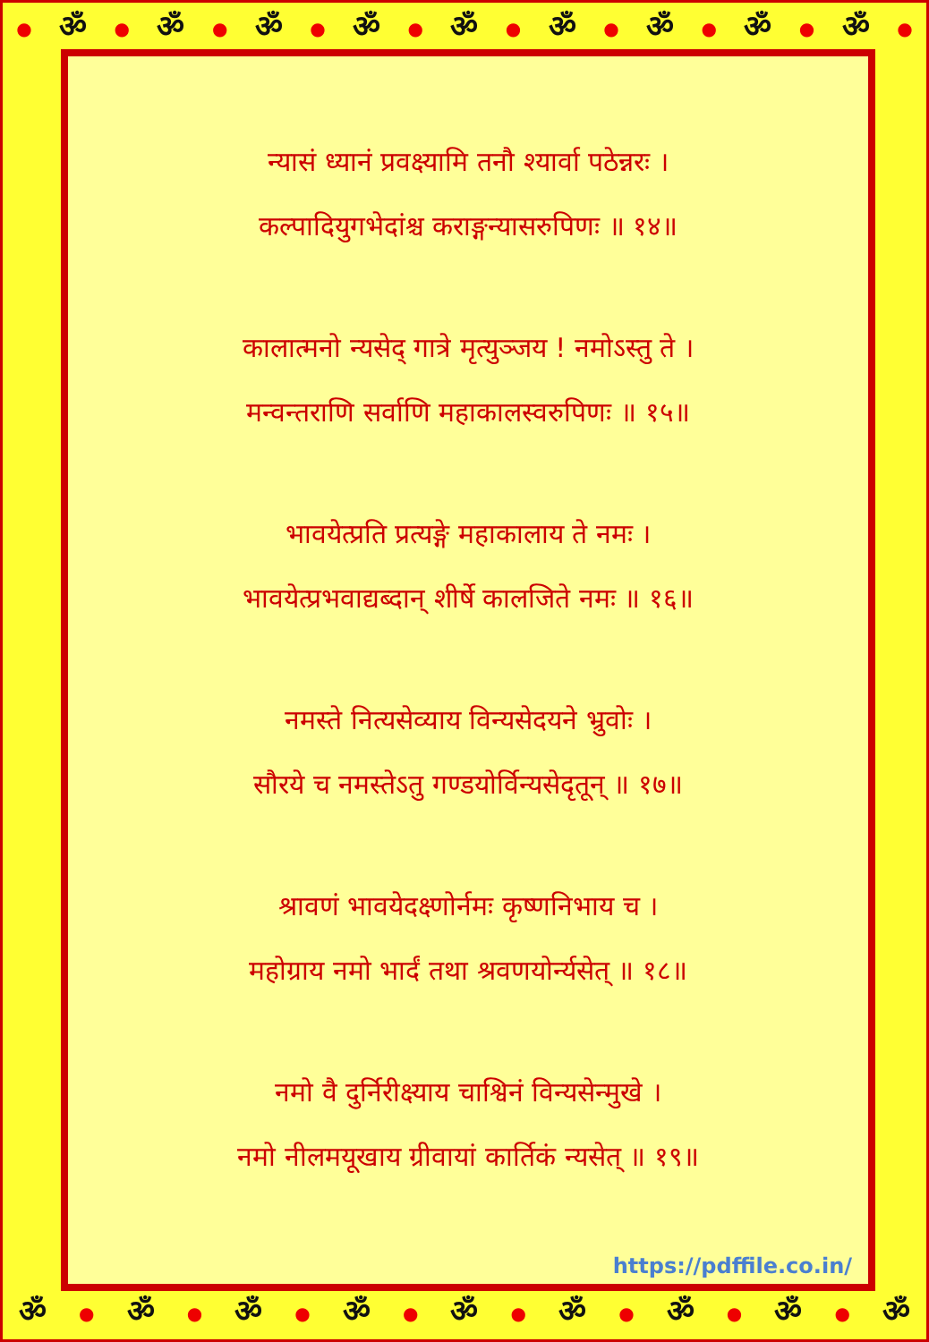● ॐ ● ॐ ● ॐ ● ॐ ● ॐ ● ॐ ● ॐ ● ॐ ● ॐ ●
न्यासं ध्यानं प्रवक्ष्यामि तनौ श्यार्वा पठेन्नरः ।
कल्पादियुगभेदांश्च कराङ्गन्यासरुपिणः ॥ १४॥
कालात्मनो न्यसेद् गात्रे मृत्युञ्जय ! नमोऽस्तु ते ।
मन्वन्तराणि सर्वाणि महाकालस्वरुपिणः ॥ १५॥
भावयेत्प्रति प्रत्यङ्गे महाकालाय ते नमः ।
भावयेत्प्रभवाद्यब्दान् शीर्षे कालजिते नमः ॥ १६॥
नमस्ते नित्यसेव्याय विन्यसेदयने भ्रुवोः ।
सौरये च नमस्तेऽतु गण्डयोर्विन्यसेदृतून् ॥ १७॥
श्रावणं भावयेदक्ष्णोर्नमः कृष्णनिभाय च ।
महोग्राय नमो भार्दं तथा श्रवणयोर्न्यसेत् ॥ १८॥
नमो वै दुर्निरीक्ष्याय चाश्विनं विन्यसेन्मुखे ।
नमो नीलमयूखाय ग्रीवायां कार्तिकं न्यसेत् ॥ १९॥
https://pdffile.co.in/
ॐ ● ॐ ● ॐ ● ॐ ● ॐ ● ॐ ● ॐ ● ॐ ● ॐ